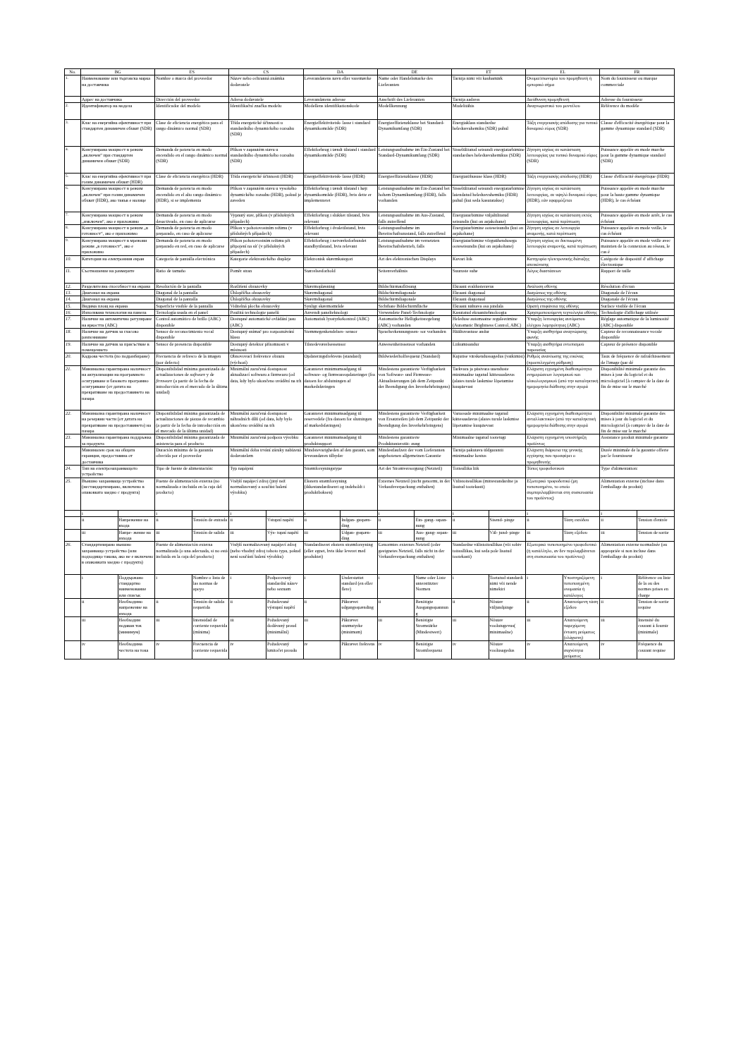| No. | BG | | ES | | CS | | DA | | DE | | ET | | EL | | FR | |
| --- | --- | --- | --- | --- | --- | --- | --- | --- | --- | --- | --- | --- | --- | --- | --- | --- |
| <sup>1.</sup> | Наименование или търговска марка на доставчика | | Nombre o marca del proveedor | | Název nebo ochranná známka dodavatele | | Leverandørens navn eller varemærke | | Name oder Handelsmarke des Lieferanten | | Tarnija nimi või kaubamärk | | Όνομα/επωνυμία του προμηθευτή ή εμπορικό σήμα | | Nom du fournisseur ou marque commerciale | |
| | Адрес на доставчика | | Dirección del proveedor | | Adresa dodavatele | | Leverandørens adresse | | Anschrift des Lieferanten | | Tarnija aadress | | Διεύθυνση προμηθευτή | | Adresse du fournisseur | |
| <sup>2.</sup> | Идентификатор на модела | | Identificador del modelo | | Identifikační značka modelu | | Modellens identifikationskode | | Modellkennung | | Mudelitähis | | Αναγνωριστικό του μοντέλου | | Référence du modèle | |
| <sup>3.</sup> | Клас на енергийна ефективност при стандартен динамичен обхват (SDR) | | Clase de eficiencia energética para el rango dinámico normal (SDR) | | Třída energetické účinnosti u standardního dynamického rozsahu (SDR) | | Energieffektivitetsk- lasse i standard dynamikområde (SDR) | | Energieeffizienzklasse bei Standard- Dynamikumfang (SDR) | | Energiaklass standardse heledusvahemiku (SDR) puhul | | Τάξη ενεργειακής απόδοσης για τυπικό δυναμικό εύρος (SDR) | | Classe d'efficacité énergétique pour la gamme dynamique standard (SDR) | |
| <sup>4.</sup> | Консумирана мощност в режим „включен“ при стандартен динамичен обхват (SDR) | | Demanda de potencia en modo encendido en el rango dinámico normal (SDR) | | Příkon v zapnutém stavu u standardního dynamického rozsahu (SDR) | | Effektforbrug i tændt tilstand i standard dynamikområde (SDR) | | Leistungsaufnahme im Ein-Zustand bei Standard-Dynamikumfang (SDR) | | Sisselülitatud seisundi energiatarbimine standardses heledusvahemikus (SDR) | | Ζήτηση ισχύος σε κατάσταση λειτουργίας για τυπικό δυναμικό εύρος (SDR) | | Puissance appelée en mode marche pour la gamme dynamique standard (SDR) | |
| <sup>5.</sup> | Клас на енергийна ефективност при голям динамичен обхват (HDR) | | Clase de eficiencia energética (HDR) | | Třída energetické účinnosti (HDR) | | Energieffektivitetsk- lasse (HDR) | | Energieeffizienzklasse (HDR) | | Energiatõhususe klass (HDR) | | Τάξη ενεργειακής απόδοσης (HDR) | | Classe d'efficacité énergétique (HDR) | |
| <sup>6.</sup> | Консумирана мощност в режим „включен“ при голям динамичен обхват (HDR), ако такъв е налице | | Demanda de potencia en modo encendido en el alto rango dinámico (HDR), si se implementa | | Příkon v zapnutém stavu u vysokého dynamického rozsahu (HDR), pokud je zaveden | | Effektforbrug i tændt tilstand i højt dynamikområde (HDR), hvis dette er implementeret | | Leistungsaufnahme im Ein-Zustand bei hohem Dynamikumfang (HDR), falls vorhanden | | Sisselülitatud seisundi energiatarbimine laiendatud heledusvahemiku (HDR) puhul (kui seda kasutatakse) | | Ζήτηση ισχύος σε κατάσταση λειτουργίας, σε υψηλό δυναμικό εύρος (HDR), εάν εφαρμόζεται | | Puissance appelée en mode marche pour la haute gamme dynamique (HDR), le cas échéant | |
| <sup>7.</sup> | Консумирана мощност в режим „изключен“, ако е приложимо | | Demanda de potencia en modo desactivado, en caso de aplicarse | | Vypnutý stav, příkon (v příslušných případech) | | Effektforbrug i slukket tilstand, hvis relevant | | Leistungsaufnahme im Aus-Zustand, falls zutreffend | | Energiatarbimine väljalülitatud seisundis (kui on asjakohane) | | Ζήτηση ισχύος σε κατάσταση εκτός λειτουργίας, κατά περίπτωση | | Puissance appelée en mode arrêt, le cas échéant | |
| <sup>8.</sup> | Консумирана мощност в режим „в готовност“, ако е приложимо | | Demanda de potencia en modo preparado, en caso de aplicarse | | Příkon v pohotovostním režimu (v příslušných případech) | | Effektforbrug i dvaletilstand, hvis relevant | | Leistungsaufnahme im Bereitschaftszustand, falls zutreffend | | Energiatarbimine ooteseisundis (kui on asjakohane) | | Ζήτηση ισχύος σε λειτουργία αναμονής, κατά περίπτωση | | Puissance appelée en mode veille, le cas échéant | |
| <sup>9.</sup> | Консумирана мощност в мрежови режим „в готовност“, ако е приложимо | | Demanda de potencia en modo preparado en red, en caso de aplicarse | | Příkon pohotovostním režimu při připojení na síť (v příslušných případech) | | Effektforbrug i netværksforbundet standbytilstand, hvis relevant | | Leistungsaufnahme im vernetzten Bereitschaftsbetrieb, falls | | Energiatarbimine võrguühendusega ooteseisundis (kui on asjakohane) | | Ζήτηση ισχύος σε δικτυωμένη λειτουργία αναμονής, κατά περίπτωση | | Puissance appelée en mode veille avec maintien de la connexion au réseau, le cas é | |
| 10. | Категория на електронния екран | | Categoría de pantalla electrónica | | Kategorie elektronického displeje | | Elektronisk skærmkategori | | Art des elektronischen Displays | | Kuvari liik | | Κατηγορία ηλεκτρονικής διάταξης απεικόνισης | | Catégorie de dispositif d' affichage électronique | |
| 11. | Съотношение на размерите | | Ratio de tamaño | | Poměr stran | | Størrelsesforhold | | Seitenverhältnis | | Suuruste suhe | | Λόγος διαστάσεων | | Rapport de taille | |
| 12. | Разделителна способност на екрана | | Resolución de la pantalla | | Rozlišení obrazovky | | Skærmopløsning | | Bildschirmauflösung | | Ekraani eraldusteravus | | Ανάλυση οθόνης | | Résolution d'écran | |
| 13. | Диагонал на екрана | | Diagonal de la pantalla | | Úhlopříčka obrazovky | | Skærmdiagonal | | Bildschirmdiagonale | | Ekraani diagonaal | | Διαγώνιος της οθόνης | | Diagonale de l'écran | |
| 14. | Диагонал на екрана | | Diagonal de la pantalla | | Úhlopříčka obrazovky | | Skærmdiagonal | | Bildschirmdiagonale | | Ekraani diagonaal | | Διαγώνιος της οθόνης | | Diagonale de l'écran | |
| 15. | Видима площ на екрана | | Superficie visible de la pantalla | | Viditelná plocha obrazovky | | Synligt skærmområde | | Sichtbare Bildschirmfläche | | Ekraani nähtava osa pindala | | Ορατή επιφάνεια της οθόνης | | Surface visible de l'écran | |
| 16. | Използвана технология на панела | | Tecnología usada en el panel | | Použitá technologie panelů | | Anvendt panelteknologi | | Verwendete Panel-Technologie | | Kasutatud ekraanitehnoloogia | | Χρησιμοποιούμενη τεχνολογία οθόνης | | Technologie d'affichage utilisée | |
| 17. | Наличие на автоматично регулиране на яркостта (ABC) | | Control automático de brillo (ABC) disponible | | Dostupné automatické ovládání jasu (ABC) | | Automatisk lysstyrkekontrol (ABC) | | Automatische Helligkeitsregelung (ABC) vorhanden | | Heleduse automaatne reguleerimine (Automatic Brightness Control, ABC) | | Ύπαρξη λειτουργίας αυτόματου ελέγχου λαμπρότητας (ABC) | | Réglage automatique de la luminosité (ABC) disponible | |
| 18. | Наличие на датчик за гласово разпознаване | | Sensor de reconocimiento vocal disponible | | Dostupný snímač pro rozpoznávání hlasu | | Stemmegenkendelses- sensor | | Spracherkennungssen- sor vorhanden | | Häältuvastuse andur | | Ύπαρξη αισθητήρα αναγνώρισης φωνής | | Capteur de reconnaissance vocale disponible | |
| 19. | Наличие на датчик за присъствие в помещението | | Sensor de presencia disponible | | Dostupný detektor přítomnosti v místnosti | | Tilstedeværelsessensor | | Anwesenheitssensor vorhanden | | Liikumisandur | | Ύπαρξη αισθητήρα εντοπισμού παρουσίας | | Capteur de présence disponible | |
| 20. | Кадрова честота (по подразбиране) | | Frecuencia de refresco de la imagen (por defecto) | | Obnovovací frekvence obrazu (výchozí) | | Opdateringsfrekvens (standard) | | Bildwiederholfrequenz (Standard) | | Kujutise värskendussagedus (vaikimisi) | | Ρυθμός ανανέωσης της εικόνας (προεπιλεγμένη ρύθμιση) | | Taux de fréquence de rafraîchissement de l'image (par dé | |
| 21. | Минимална гарантирана наличност на актуализации на програмното осигуряване и базовото програмно осигуряване (от датата на прекратяване на предоставянето на пазара | | Disponibilidad mínima garantizada de actualizaciones de software y de firmware (a partir de la fecha de introducción en el mercado de la última unidad) | | Minimální zaručená dostupnost aktualizací softwaru a firmwaru (od data, kdy bylo ukončeno uvádění na trh | | Garanteret minimumsadgang til software- og firmwareopdateringer (fra datoen for afslutningen af markedsføringen | | Mindestens garantierte Verfügbarkeit von Software- und Firmware- Aktualisierungen (ab dem Zeitpunkt der Beendigung des Inverkehrbringens) | | Tarkvara ja püsivara uuenduste minimaalne tagatud kättesaadavus (alates turule laskmise lõpetamise kuupäevast | | Ελάχιστη εγγυημένη διαθεσιμότητα ενημερώσεων λογισμικού και υλικολογισμικού (από την καταληκτική ημερομηνία διάθεσης στην αγορά | | Disponibilité minimale garantie des mises à jour du logiciel et du micrologiciel [à compter de la date de fin de mise sur le marché | |
| 22. | Минимална гарантирана наличност на резервни части (от датата на прекратяване на предоставянето) на пазара | | Disponibilidad mínima garantizada de actualizaciones de piezas de recambio (a partir de la fecha de introducción en el mercado de la última unidad) | | Minimální zaručená dostupnost náhradních dílů (od data, kdy bylo ukončeno uvádění na trh | | Garanteret minimumsadgang til reservedele (fra datoen for slutningen af markedsføringen) | | Mindestens garantierte Verfügbarkeit von Ersatzteilen (ab dem Zeitpunkt der Beendigung des Inverkehrbringens) | | Varuosade minimaalne tagatud kättesaadavus (alates turule laskmise lõpetamise kuupäevast | | Ελάχιστη εγγυημένη διαθεσιμότητα ανταλλακτικών (από την καταληκτική ημερομηνία διάθεσης στην αγορά | | Disponibilité minimale garantie des mises à jour du logiciel et du micrologiciel (à compter de la date de fin de mise sur le marché | |
| 23. | Минимална гарантирана поддръжка за продукта | | Disponibilidad mínima garantizada de asistencia para el producto | | Minimální zaručená podpora výrobku | | Garanteret minimumsadgang til produktsupport | | Mindestens garantierte Produktunterstüt- zung | | Minimaalne tagatud tootetugi | | Ελάχιστη εγγυημένη υποστήριξη προϊόντος | | Assistance produit minimale garantie | |
| | Минимален срок на общата гаранция, предоставяна от доставчика | | Duración mínima de la garantía ofrecida por el proveedor | | Minimální doba trvání záruky nabízená dodavatelem | | Mindstevarigheden af den garanti, som leverandøren tilbyder | | Mindestlaufzeit der vom Lieferanten angebotenen allgemeinen Garantie | | Tarnija pakutava üldgarantii minimaalne kestus | | Ελάχιστη διάρκεια της γενικής εγγύησης που προσφέρει ο προμηθευτής | | Durée minimale de la garantie offerte par le fournisseur | |
| 24. | Тип на електрозахранващото устройство | | Tipo de fuente de alimentación: | | Typ napájení | | Strømforsyningstype | | Art der Stromversorgung (Netzteil) | | Toiteallika liik | | Τύπος τροφοδοτικού | | Type d'alimentation: | |
| 25. | Външно захранващо устройство (нестандартизирано, включено в опаковката заедно с продукта) | | Fuente de alimentación externa (no normalizada e incluida en la caja del producto) | | Vnější napájecí zdroj (jiný než normalizovaný a součást balení výrobku) | | Ekstern strømforsyning (ikkestandardiseret og indeholdt i produktboksen) | | Externes Netzteil (nicht genormt, in der Verkaufsverpackung enthalten) | | Välistoiteallikas (mittestandardne ja lisatud tootekasti) | | Εξωτερικό τροφοδοτικό (μη τυποποιημένο, το οποίο συμπεριλαμβάνεται στη συσκευασία του προϊόντος) | | Alimentation externe (incluse dans l'emballage du produit) | |
| | i | | i | | i | | i | | i | | i | | i | | i | |
| | ii | Напрежение на входа | ii | Tensión de entrada | ii | Vstupní napětí | ii | Indgan- gsspæn- ding | ii | Ein- gang- sspan- nung | ii | Sisend- pinge | ii | Τάση εισόδου | ii | Tension d'entrée |
| | iii | Напре- жение на изхода | iii | Tensión de salida | iii | Výs- tupní napětí | iii | Udgan- gsspæn- ding | iii | Aus- gang- sspan- nung | iii | Väl- jund- pinge | iii | Τάση εξόδου | iii | Tension de sortie |
| 26. | Стандартизирано външно захранващо устройство (или подходящо такова, ако не е включено в опаковката заедно с продукта) | | Fuente de alimentación externa normalizada (o una adecuada, si no está incluida en la caja del producto) | | Vnější normalizovaný napájecí zdroj (nebo vhodný zdroj tohoto typu, pokud není součástí balení výrobku) | | Standardiseret ekstern strømforsyning (eller egnet, hvis ikke leveret med produktet) | | Genormtes externes Netzteil (oder geeignetes Netzteil, falls nicht in der Verkaufsverpackung enthalten) | | Standardne välistoiteallikas (või sobiv toiteallikas, kui seda pole lisatud tootekasti) | | Εξωτερικό τυποποιημένο τροφοδοτικό (ή κατάλληλο, αν δεν περιλαμβάνεται στη συσκευασία του προϊόντος) | | Alimentation externe normalisée (ou appropriée si non incluse dans l'emballage du produit) | |
| | i | Поддържано стандартно наименование или списък | i | Nombre o lista de las normas de apoyo | i | Podporovaný standardní název nebo seznam | i | Understøttet standard (en eller flere) | i | Name oder Liste unterstützter Normen | i | Toetatud standardi nimi või nende nimekiri | i | Υποστηριζόμενη τυποποιημένη ονομασία ή κατάλογος | i | Référence ou liste de la ou des normes prises en charge |
| | ii | Необходимо напрежение на изхода | ii | Tensión de salida requerida | ii | Požadované výstupní napětí | ii | Påkrævet udgangsspænding | ii | Benötigte Ausgangsspannung | ii | Nõutav väljundpinge | ii | Απαιτούμενη τάση εξόδου | ii | Tension de sortie requise |
| | iii | Необходим подаван ток (минимум) | iii | Intensidad de corriente requerida (mínima) | iii | Požadovaný dodávaný proud (minimální) | iii | Påkrævet strømstyrke (minimum) | iii | Benötigte Stromstärke (Mindestwert) | iii | Nõutav voolutugevus( minimaalne) | iii | Απαιτούμενη παρεχόμενη ένταση ρεύματος (ελάχιστη) | iii | Intensité du courant à fournir (minimale) |
| | iv | Необходима честота на тока | iv | Frecuencia de corriente requerida | iv | Požadovaný kmitočet proudu | iv | Påkrævet frekvens | iv | Benötigte Stromfrequenz | iv | Nõutav voolusagedus | iv | Απαιτούμενη συχνότητα ρεύματος | iv | Fréquence du courant requise |